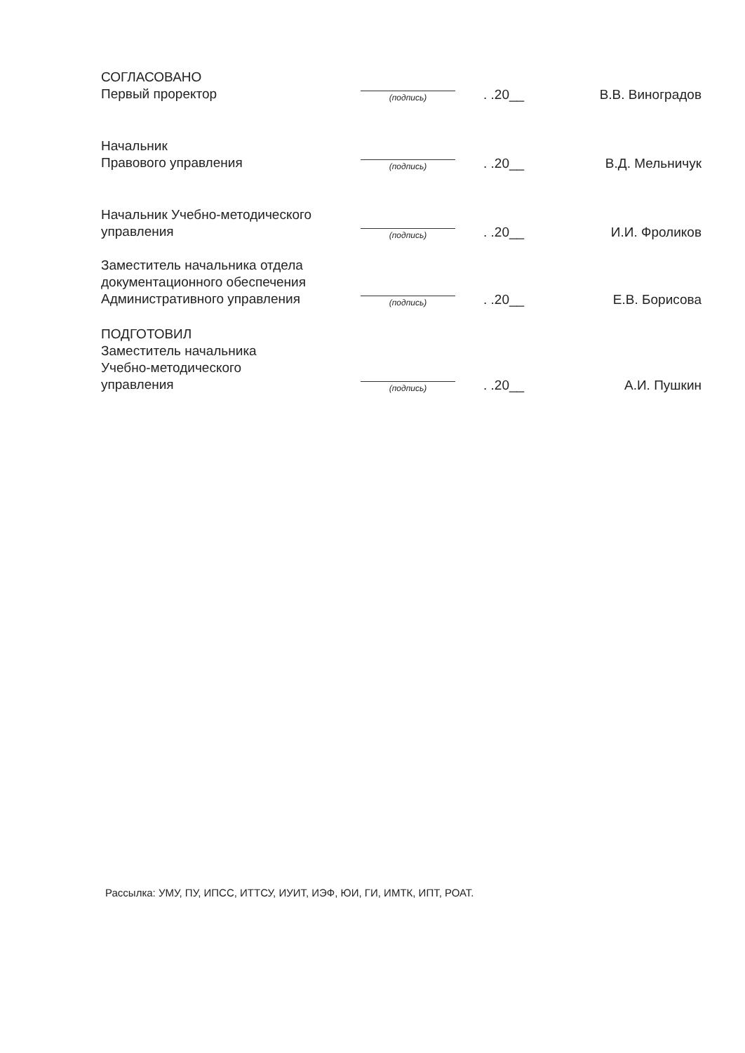СОГЛАСОВАНО
Первый проректор
(подпись)
. .20__
В.В. Виноградов
Начальник
Правового управления
(подпись)
. .20__
В.Д. Мельничук
Начальник Учебно-методического
управления
(подпись)
. .20__
И.И. Фроликов
Заместитель начальника отдела
документационного обеспечения
Административного управления
(подпись)
. .20__
Е.В. Борисова
ПОДГОТОВИЛ
Заместитель начальника
Учебно-методического
управления
(подпись)
. .20__
А.И. Пушкин
Рассылка: УМУ, ПУ, ИПСС, ИТТСУ, ИУИТ, ИЭФ, ЮИ, ГИ, ИМТК, ИПТ, РОАТ.